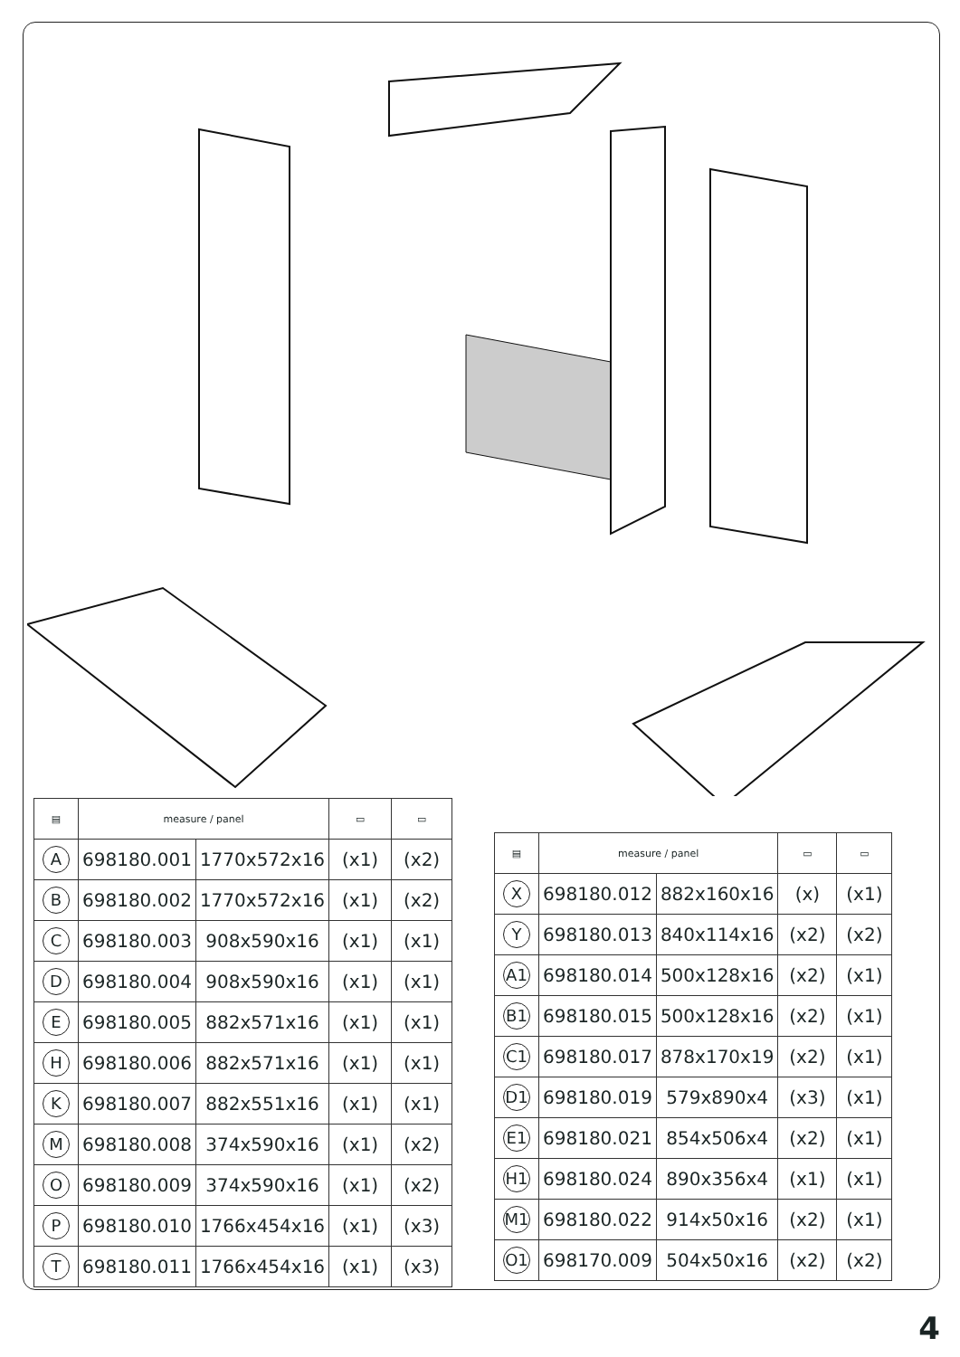| ▤ | measure / panel | | ▭ | ▭ |
| --- | --- | --- | --- | --- |
| A | 698180.001 | 1770x572x16 | (x1) | (x2) |
| B | 698180.002 | 1770x572x16 | (x1) | (x2) |
| C | 698180.003 | 908x590x16 | (x1) | (x1) |
| D | 698180.004 | 908x590x16 | (x1) | (x1) |
| E | 698180.005 | 882x571x16 | (x1) | (x1) |
| H | 698180.006 | 882x571x16 | (x1) | (x1) |
| K | 698180.007 | 882x551x16 | (x1) | (x1) |
| M | 698180.008 | 374x590x16 | (x1) | (x2) |
| O | 698180.009 | 374x590x16 | (x1) | (x2) |
| P | 698180.010 | 1766x454x16 | (x1) | (x3) |
| T | 698180.011 | 1766x454x16 | (x1) | (x3) |
| ▤ | measure / panel | | ▭ | ▭ |
| --- | --- | --- | --- | --- |
| X | 698180.012 | 882x160x16 | (x) | (x1) |
| Y | 698180.013 | 840x114x16 | (x2) | (x2) |
| A1 | 698180.014 | 500x128x16 | (x2) | (x1) |
| B1 | 698180.015 | 500x128x16 | (x2) | (x1) |
| C1 | 698180.017 | 878x170x19 | (x2) | (x1) |
| D1 | 698180.019 | 579x890x4 | (x3) | (x1) |
| E1 | 698180.021 | 854x506x4 | (x2) | (x1) |
| H1 | 698180.024 | 890x356x4 | (x1) | (x1) |
| M1 | 698180.022 | 914x50x16 | (x2) | (x1) |
| O1 | 698170.009 | 504x50x16 | (x2) | (x2) |
4